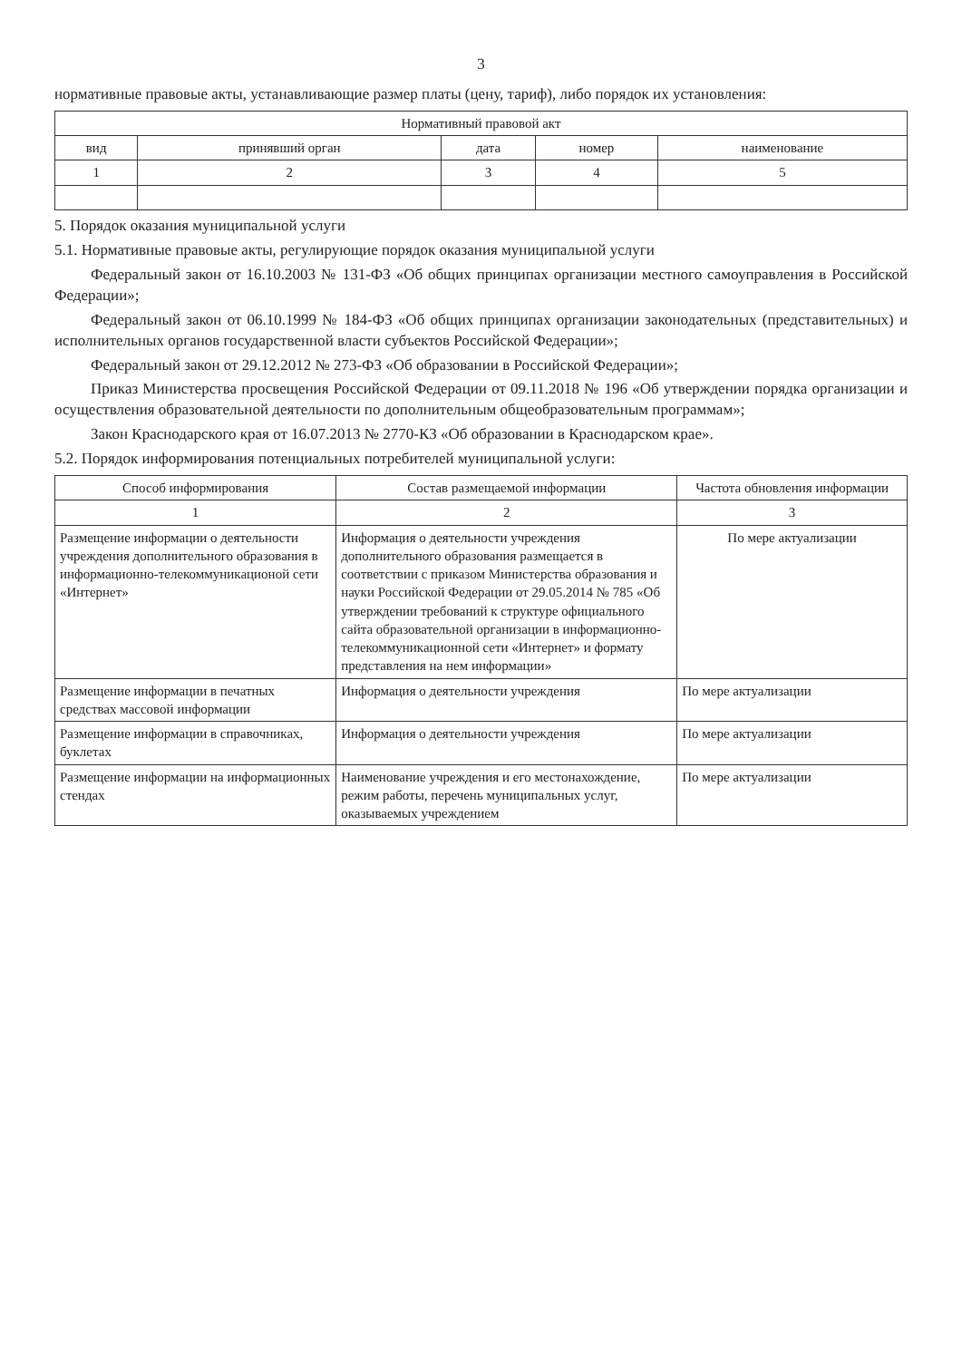3
нормативные правовые акты, устанавливающие размер платы (цену, тариф), либо порядок их установления:
| Нормативный правовой акт | | | | |
| --- | --- | --- | --- | --- |
| вид | принявший орган | дата | номер | наименование |
| 1 | 2 | 3 | 4 | 5 |
5. Порядок оказания муниципальной услуги
5.1. Нормативные правовые акты, регулирующие порядок оказания муниципальной услуги
Федеральный закон от 16.10.2003 № 131-ФЗ «Об общих принципах организации местного самоуправления в Российской Федерации»;
Федеральный закон от 06.10.1999 № 184-ФЗ «Об общих принципах организации законодательных (представительных) и исполнительных органов государственной власти субъектов Российской Федерации»;
Федеральный закон от 29.12.2012 № 273-ФЗ «Об образовании в Российской Федерации»;
Приказ Министерства просвещения Российской Федерации от 09.11.2018 № 196 «Об утверждении порядка организации и осуществления образовательной деятельности по дополнительным общеобразовательным программам»;
Закон Краснодарского края от 16.07.2013 № 2770-КЗ «Об образовании в Краснодарском крае».
5.2. Порядок информирования потенциальных потребителей муниципальной услуги:
| Способ информирования | Состав размещаемой информации | Частота обновления информации |
| --- | --- | --- |
| 1 | 2 | 3 |
| Размещение информации о деятельности учреждения дополнительного образования в информационно-телекоммуникационой сети «Интернет» | Информация о деятельности учреждения дополнительного образования размещается в соответствии с приказом Министерства образования и науки Российской Федерации от 29.05.2014 № 785 «Об утверждении требований к структуре официального сайта образовательной организации в информационно-телекоммуникационной сети «Интернет» и формату представления на нем информации» | По мере актуализации |
| Размещение информации в печатных средствах массовой информации | Информация о деятельности учреждения | По мере актуализации |
| Размещение информации в справочниках, буклетах | Информация о деятельности учреждения | По мере актуализации |
| Размещение информации на информационных стендах | Наименование учреждения и его местонахождение, режим работы, перечень муниципальных услуг, оказываемых учреждением | По мере актуализации |